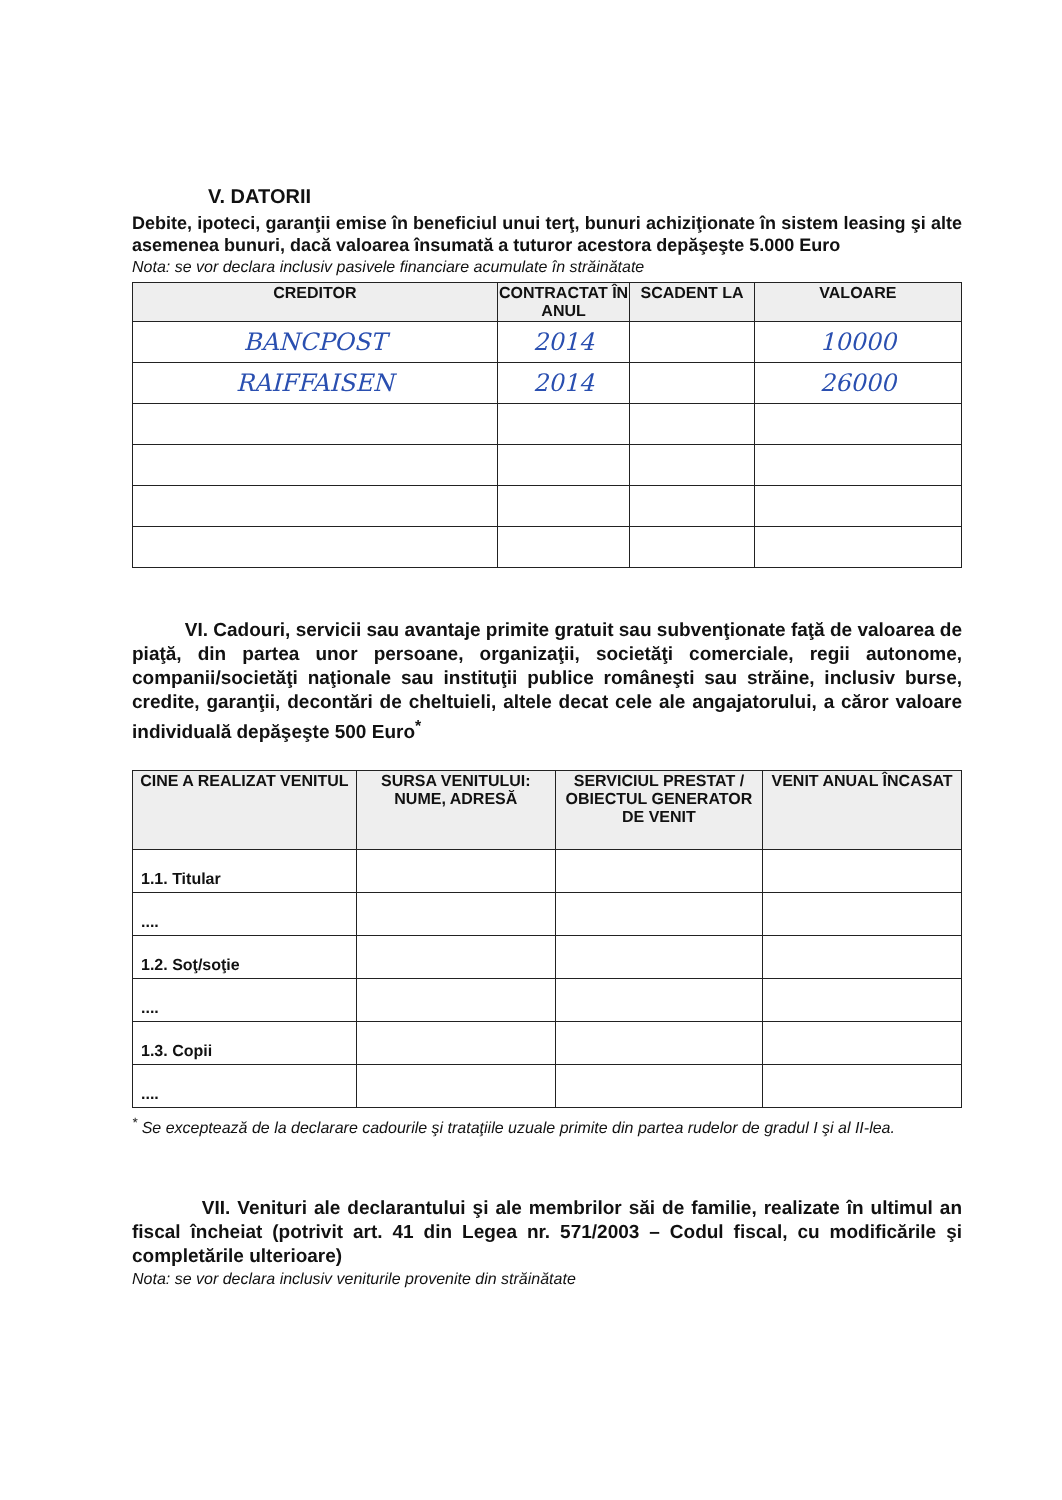V. DATORII
Debite, ipoteci, garanţii emise în beneficiul unui terţ, bunuri achiziţionate în sistem leasing şi alte asemenea bunuri, dacă valoarea însumată a tuturor acestora depăşeşte 5.000 Euro
Nota: se vor declara inclusiv pasivele financiare acumulate în străinătate
| CREDITOR | CONTRACTAT ÎN ANUL | SCADENT LA | VALOARE |
| --- | --- | --- | --- |
| BANCPOST | 2014 | | 10000 |
| RAIFFAISEN | 2014 | | 26000 |
VI. Cadouri, servicii sau avantaje primite gratuit sau subvenţionate faţă de valoarea de piaţă, din partea unor persoane, organizaţii, societăţi comerciale, regii autonome, companii/societăţi naţionale sau instituţii publice româneşti sau străine, inclusiv burse, credite, garanţii, decontări de cheltuieli, altele decat cele ale angajatorului, a căror valoare individuală depăşeşte 500 Euro<sup>*</sup>
| CINE A REALIZAT VENITUL | SURSA VENITULUI: NUME, ADRESĂ | SERVICIUL PRESTAT / OBIECTUL GENERATOR DE VENIT | VENIT ANUAL ÎNCASAT |
| --- | --- | --- | --- |
| 1.1. Titular | | | |
| .... | | | |
| 1.2. Soţ/soţie | | | |
| .... | | | |
| 1.3. Copii | | | |
| .... | | | |
<sup>*</sup> Se exceptează de la declarare cadourile şi trataţiile uzuale primite din partea rudelor de gradul I şi al II-lea.
VII. Venituri ale declarantului şi ale membrilor săi de familie, realizate în ultimul an fiscal încheiat (potrivit art. 41 din Legea nr. 571/2003 – Codul fiscal, cu modificările şi completările ulterioare)
Nota: se vor declara inclusiv veniturile provenite din străinătate